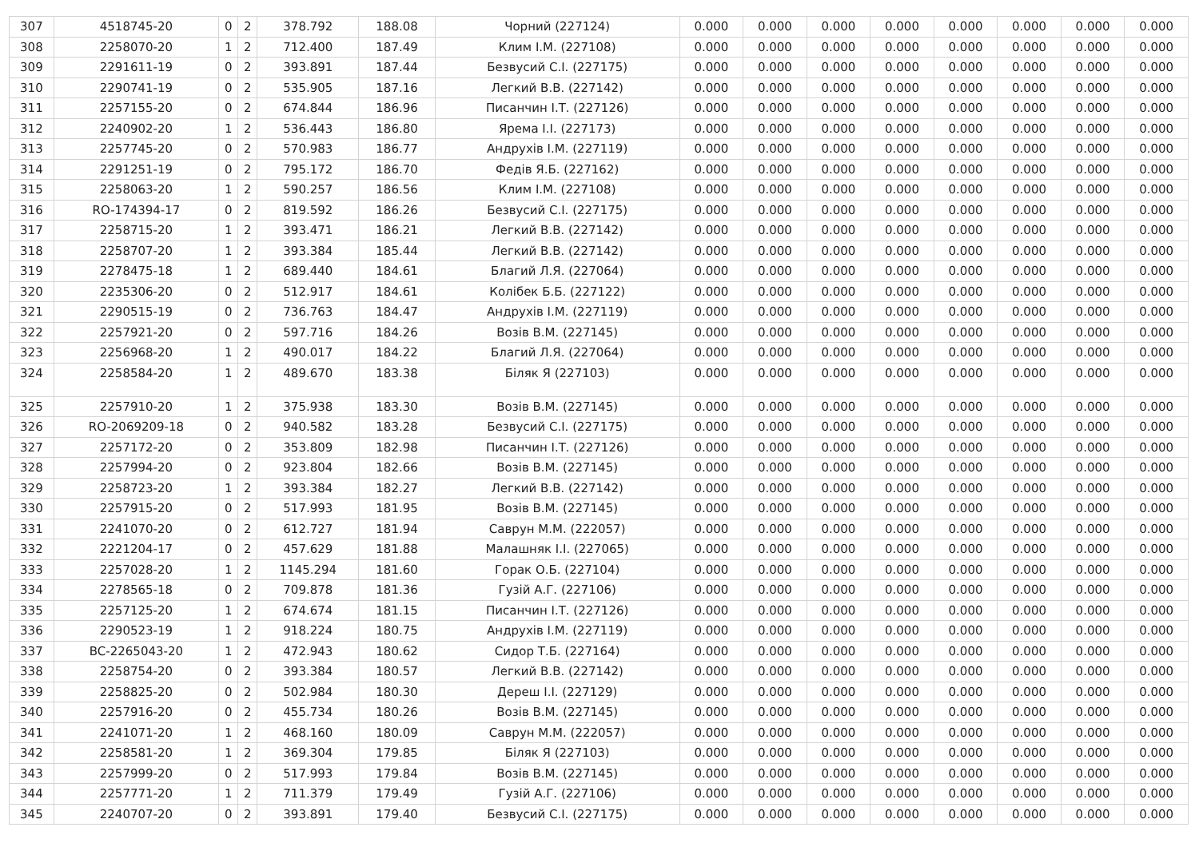| 307 | 4518745-20 | 0 | 2 | 378.792 | 188.08 | Чорний (227124) | 0.000 | 0.000 | 0.000 | 0.000 | 0.000 | 0.000 | 0.000 | 0.000 |
| 308 | 2258070-20 | 1 | 2 | 712.400 | 187.49 | Клим І.М. (227108) | 0.000 | 0.000 | 0.000 | 0.000 | 0.000 | 0.000 | 0.000 | 0.000 |
| 309 | 2291611-19 | 0 | 2 | 393.891 | 187.44 | Безвусий С.І. (227175) | 0.000 | 0.000 | 0.000 | 0.000 | 0.000 | 0.000 | 0.000 | 0.000 |
| 310 | 2290741-19 | 0 | 2 | 535.905 | 187.16 | Легкий В.В. (227142) | 0.000 | 0.000 | 0.000 | 0.000 | 0.000 | 0.000 | 0.000 | 0.000 |
| 311 | 2257155-20 | 0 | 2 | 674.844 | 186.96 | Писанчин І.Т. (227126) | 0.000 | 0.000 | 0.000 | 0.000 | 0.000 | 0.000 | 0.000 | 0.000 |
| 312 | 2240902-20 | 1 | 2 | 536.443 | 186.80 | Ярема І.І. (227173) | 0.000 | 0.000 | 0.000 | 0.000 | 0.000 | 0.000 | 0.000 | 0.000 |
| 313 | 2257745-20 | 0 | 2 | 570.983 | 186.77 | Андрухів І.М. (227119) | 0.000 | 0.000 | 0.000 | 0.000 | 0.000 | 0.000 | 0.000 | 0.000 |
| 314 | 2291251-19 | 0 | 2 | 795.172 | 186.70 | Федів Я.Б. (227162) | 0.000 | 0.000 | 0.000 | 0.000 | 0.000 | 0.000 | 0.000 | 0.000 |
| 315 | 2258063-20 | 1 | 2 | 590.257 | 186.56 | Клим І.М. (227108) | 0.000 | 0.000 | 0.000 | 0.000 | 0.000 | 0.000 | 0.000 | 0.000 |
| 316 | RO-174394-17 | 0 | 2 | 819.592 | 186.26 | Безвусий С.І. (227175) | 0.000 | 0.000 | 0.000 | 0.000 | 0.000 | 0.000 | 0.000 | 0.000 |
| 317 | 2258715-20 | 1 | 2 | 393.471 | 186.21 | Легкий В.В. (227142) | 0.000 | 0.000 | 0.000 | 0.000 | 0.000 | 0.000 | 0.000 | 0.000 |
| 318 | 2258707-20 | 1 | 2 | 393.384 | 185.44 | Легкий В.В. (227142) | 0.000 | 0.000 | 0.000 | 0.000 | 0.000 | 0.000 | 0.000 | 0.000 |
| 319 | 2278475-18 | 1 | 2 | 689.440 | 184.61 | Благий Л.Я. (227064) | 0.000 | 0.000 | 0.000 | 0.000 | 0.000 | 0.000 | 0.000 | 0.000 |
| 320 | 2235306-20 | 0 | 2 | 512.917 | 184.61 | Колібек Б.Б. (227122) | 0.000 | 0.000 | 0.000 | 0.000 | 0.000 | 0.000 | 0.000 | 0.000 |
| 321 | 2290515-19 | 0 | 2 | 736.763 | 184.47 | Андрухів І.М. (227119) | 0.000 | 0.000 | 0.000 | 0.000 | 0.000 | 0.000 | 0.000 | 0.000 |
| 322 | 2257921-20 | 0 | 2 | 597.716 | 184.26 | Возів В.М. (227145) | 0.000 | 0.000 | 0.000 | 0.000 | 0.000 | 0.000 | 0.000 | 0.000 |
| 323 | 2256968-20 | 1 | 2 | 490.017 | 184.22 | Благий Л.Я. (227064) | 0.000 | 0.000 | 0.000 | 0.000 | 0.000 | 0.000 | 0.000 | 0.000 |
| 324 | 2258584-20 | 1 | 2 | 489.670 | 183.38 | Біляк Я (227103) | 0.000 | 0.000 | 0.000 | 0.000 | 0.000 | 0.000 | 0.000 | 0.000 |
| 325 | 2257910-20 | 1 | 2 | 375.938 | 183.30 | Возів В.М. (227145) | 0.000 | 0.000 | 0.000 | 0.000 | 0.000 | 0.000 | 0.000 | 0.000 |
| 326 | RO-2069209-18 | 0 | 2 | 940.582 | 183.28 | Безвусий С.І. (227175) | 0.000 | 0.000 | 0.000 | 0.000 | 0.000 | 0.000 | 0.000 | 0.000 |
| 327 | 2257172-20 | 0 | 2 | 353.809 | 182.98 | Писанчин І.Т. (227126) | 0.000 | 0.000 | 0.000 | 0.000 | 0.000 | 0.000 | 0.000 | 0.000 |
| 328 | 2257994-20 | 0 | 2 | 923.804 | 182.66 | Возів В.М. (227145) | 0.000 | 0.000 | 0.000 | 0.000 | 0.000 | 0.000 | 0.000 | 0.000 |
| 329 | 2258723-20 | 1 | 2 | 393.384 | 182.27 | Легкий В.В. (227142) | 0.000 | 0.000 | 0.000 | 0.000 | 0.000 | 0.000 | 0.000 | 0.000 |
| 330 | 2257915-20 | 0 | 2 | 517.993 | 181.95 | Возів В.М. (227145) | 0.000 | 0.000 | 0.000 | 0.000 | 0.000 | 0.000 | 0.000 | 0.000 |
| 331 | 2241070-20 | 0 | 2 | 612.727 | 181.94 | Саврун М.М. (222057) | 0.000 | 0.000 | 0.000 | 0.000 | 0.000 | 0.000 | 0.000 | 0.000 |
| 332 | 2221204-17 | 0 | 2 | 457.629 | 181.88 | Малашняк І.І. (227065) | 0.000 | 0.000 | 0.000 | 0.000 | 0.000 | 0.000 | 0.000 | 0.000 |
| 333 | 2257028-20 | 1 | 2 | 1145.294 | 181.60 | Горак О.Б. (227104) | 0.000 | 0.000 | 0.000 | 0.000 | 0.000 | 0.000 | 0.000 | 0.000 |
| 334 | 2278565-18 | 0 | 2 | 709.878 | 181.36 | Гузій А.Г. (227106) | 0.000 | 0.000 | 0.000 | 0.000 | 0.000 | 0.000 | 0.000 | 0.000 |
| 335 | 2257125-20 | 1 | 2 | 674.674 | 181.15 | Писанчин І.Т. (227126) | 0.000 | 0.000 | 0.000 | 0.000 | 0.000 | 0.000 | 0.000 | 0.000 |
| 336 | 2290523-19 | 1 | 2 | 918.224 | 180.75 | Андрухів І.М. (227119) | 0.000 | 0.000 | 0.000 | 0.000 | 0.000 | 0.000 | 0.000 | 0.000 |
| 337 | BC-2265043-20 | 1 | 2 | 472.943 | 180.62 | Сидор Т.Б. (227164) | 0.000 | 0.000 | 0.000 | 0.000 | 0.000 | 0.000 | 0.000 | 0.000 |
| 338 | 2258754-20 | 0 | 2 | 393.384 | 180.57 | Легкий В.В. (227142) | 0.000 | 0.000 | 0.000 | 0.000 | 0.000 | 0.000 | 0.000 | 0.000 |
| 339 | 2258825-20 | 0 | 2 | 502.984 | 180.30 | Дереш І.І. (227129) | 0.000 | 0.000 | 0.000 | 0.000 | 0.000 | 0.000 | 0.000 | 0.000 |
| 340 | 2257916-20 | 0 | 2 | 455.734 | 180.26 | Возів В.М. (227145) | 0.000 | 0.000 | 0.000 | 0.000 | 0.000 | 0.000 | 0.000 | 0.000 |
| 341 | 2241071-20 | 1 | 2 | 468.160 | 180.09 | Саврун М.М. (222057) | 0.000 | 0.000 | 0.000 | 0.000 | 0.000 | 0.000 | 0.000 | 0.000 |
| 342 | 2258581-20 | 1 | 2 | 369.304 | 179.85 | Біляк Я (227103) | 0.000 | 0.000 | 0.000 | 0.000 | 0.000 | 0.000 | 0.000 | 0.000 |
| 343 | 2257999-20 | 0 | 2 | 517.993 | 179.84 | Возів В.М. (227145) | 0.000 | 0.000 | 0.000 | 0.000 | 0.000 | 0.000 | 0.000 | 0.000 |
| 344 | 2257771-20 | 1 | 2 | 711.379 | 179.49 | Гузій А.Г. (227106) | 0.000 | 0.000 | 0.000 | 0.000 | 0.000 | 0.000 | 0.000 | 0.000 |
| 345 | 2240707-20 | 0 | 2 | 393.891 | 179.40 | Безвусий С.І. (227175) | 0.000 | 0.000 | 0.000 | 0.000 | 0.000 | 0.000 | 0.000 | 0.000 |